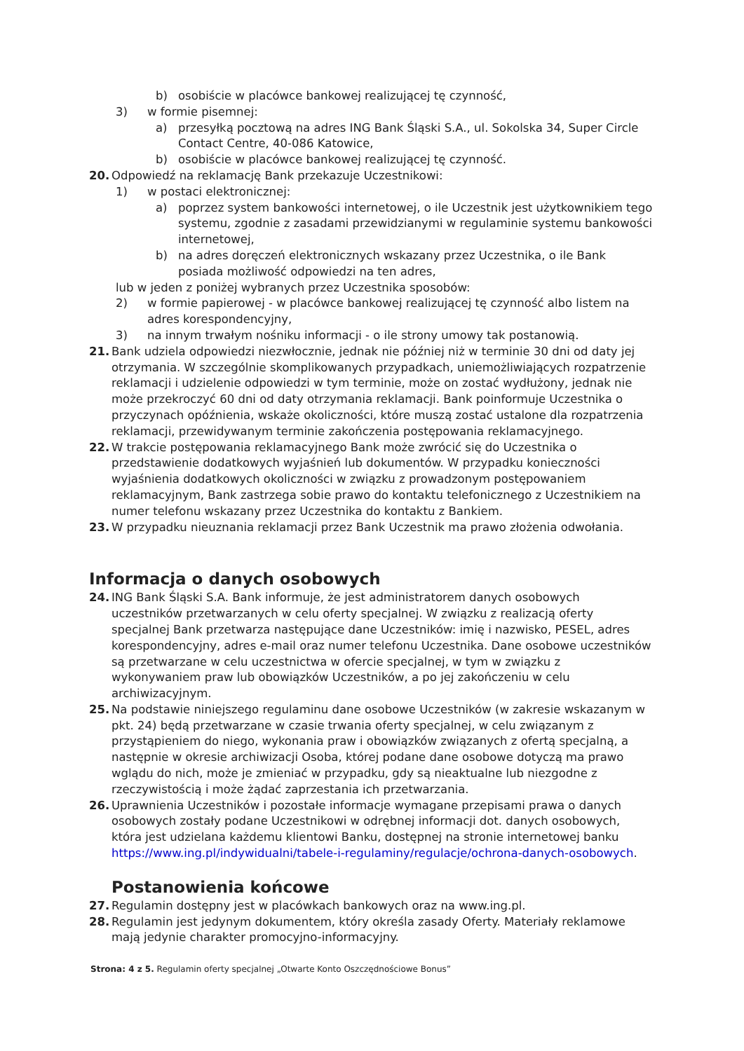b) osobiście w placówce bankowej realizującej tę czynność,
3) w formie pisemnej:
a) przesyłką pocztową na adres ING Bank Śląski S.A., ul. Sokolska 34, Super Circle Contact Centre, 40-086 Katowice,
b) osobiście w placówce bankowej realizującej tę czynność.
20. Odpowiedź na reklamację Bank przekazuje Uczestnikowi:
1) w postaci elektronicznej:
a) poprzez system bankowości internetowej, o ile Uczestnik jest użytkownikiem tego systemu, zgodnie z zasadami przewidzianymi w regulaminie systemu bankowości internetowej,
b) na adres doręczeń elektronicznych wskazany przez Uczestnika, o ile Bank posiada możliwość odpowiedzi na ten adres,
lub w jeden z poniżej wybranych przez Uczestnika sposobów:
2) w formie papierowej - w placówce bankowej realizującej tę czynność albo listem na adres korespondencyjny,
3) na innym trwałym nośniku informacji - o ile strony umowy tak postanowią.
21. Bank udziela odpowiedzi niezwłocznie, jednak nie później niż w terminie 30 dni od daty jej otrzymania. W szczególnie skomplikowanych przypadkach, uniemożliwiających rozpatrzenie reklamacji i udzielenie odpowiedzi w tym terminie, może on zostać wydłużony, jednak nie może przekroczyć 60 dni od daty otrzymania reklamacji. Bank poinformuje Uczestnika o przyczynach opóźnienia, wskaże okoliczności, które muszą zostać ustalone dla rozpatrzenia reklamacji, przewidywanym terminie zakończenia postępowania reklamacyjnego.
22. W trakcie postępowania reklamacyjnego Bank może zwrócić się do Uczestnika o przedstawienie dodatkowych wyjaśnień lub dokumentów. W przypadku konieczności wyjaśnienia dodatkowych okoliczności w związku z prowadzonym postępowaniem reklamacyjnym, Bank zastrzega sobie prawo do kontaktu telefonicznego z Uczestnikiem na numer telefonu wskazany przez Uczestnika do kontaktu z Bankiem.
23. W przypadku nieuznania reklamacji przez Bank Uczestnik ma prawo złożenia odwołania.
Informacja o danych osobowych
24. ING Bank Śląski S.A. Bank informuje, że jest administratorem danych osobowych uczestników przetwarzanych w celu oferty specjalnej. W związku z realizacją oferty specjalnej Bank przetwarza następujące dane Uczestników: imię i nazwisko, PESEL, adres korespondencyjny, adres e-mail oraz numer telefonu Uczestnika. Dane osobowe uczestników są przetwarzane w celu uczestnictwa w ofercie specjalnej, w tym w związku z wykonywaniem praw lub obowiązków Uczestników, a po jej zakończeniu w celu archiwizacyjnym.
25. Na podstawie niniejszego regulaminu dane osobowe Uczestników (w zakresie wskazanym w pkt. 24) będą przetwarzane w czasie trwania oferty specjalnej, w celu związanym z przystąpieniem do niego, wykonania praw i obowiązków związanych z ofertą specjalną, a następnie w okresie archiwizacji Osoba, której podane dane osobowe dotyczą ma prawo wglądu do nich, może je zmieniać w przypadku, gdy są nieaktualne lub niezgodne z rzeczywistością i może żądać zaprzestania ich przetwarzania.
26. Uprawnienia Uczestników i pozostałe informacje wymagane przepisami prawa o danych osobowych zostały podane Uczestnikowi w odrębnej informacji dot. danych osobowych, która jest udzielana każdemu klientowi Banku, dostępnej na stronie internetowej banku https://www.ing.pl/indywidualni/tabele-i-regulaminy/regulacje/ochrona-danych-osobowych.
Postanowienia końcowe
27. Regulamin dostępny jest w placówkach bankowych oraz na www.ing.pl.
28. Regulamin jest jedynym dokumentem, który określa zasady Oferty. Materiały reklamowe mają jedynie charakter promocyjno-informacyjny.
Strona: 4 z 5. Regulamin oferty specjalnej „Otwarte Konto Oszczędnościowe Bonus”